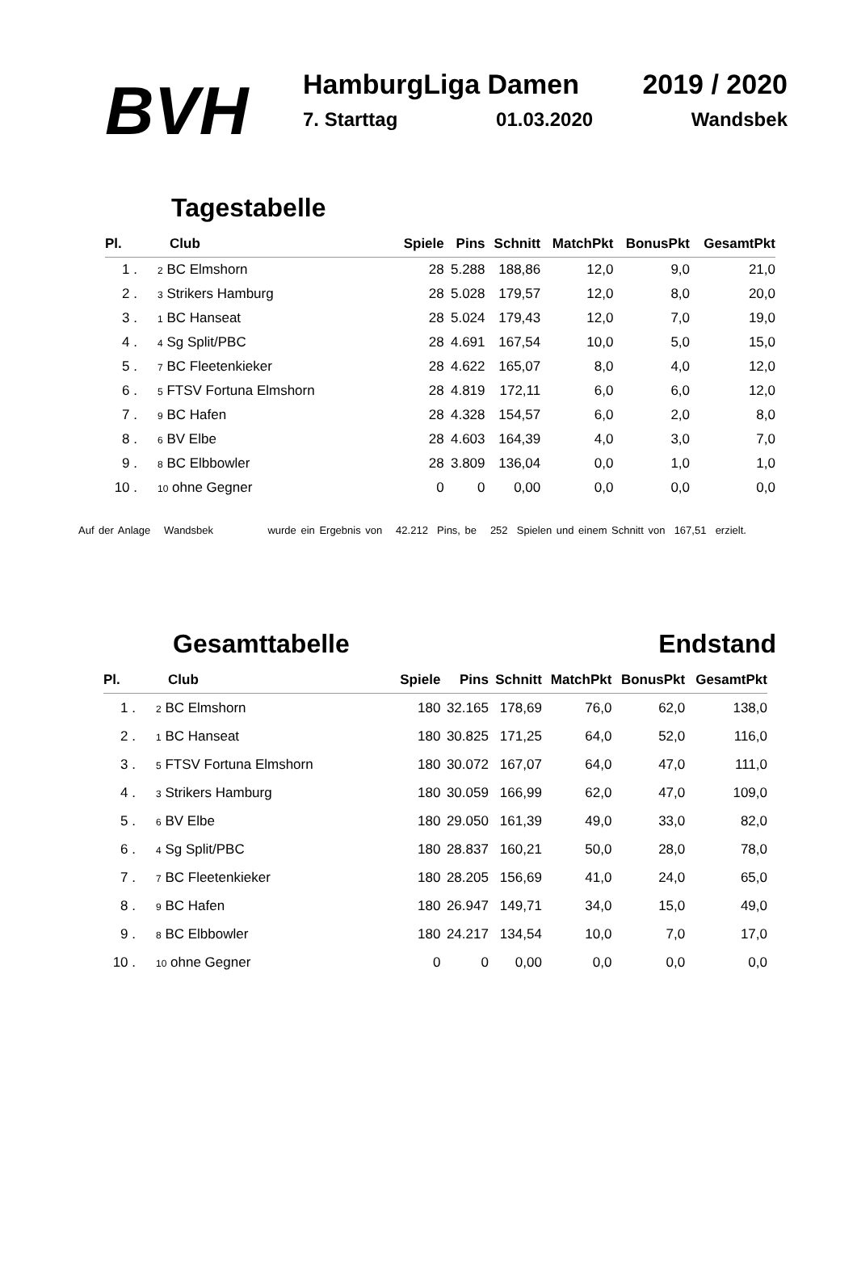BVH
HamburgLiga Damen 2019 / 2020
7. Starttag 01.03.2020 Wandsbek
Tagestabelle
| Pl. | Club | Spiele | Pins | Schnitt | MatchPkt | BonusPkt | GesamtPkt |
| --- | --- | --- | --- | --- | --- | --- | --- |
| 1 . | <sub>2</sub> BC Elmshorn | 28 | 5.288 | 188,86 | 12,0 | 9,0 | 21,0 |
| 2 . | <sub>3</sub> Strikers Hamburg | 28 | 5.028 | 179,57 | 12,0 | 8,0 | 20,0 |
| 3 . | <sub>1</sub> BC Hanseat | 28 | 5.024 | 179,43 | 12,0 | 7,0 | 19,0 |
| 4 . | <sub>4</sub> Sg Split/PBC | 28 | 4.691 | 167,54 | 10,0 | 5,0 | 15,0 |
| 5 . | <sub>7</sub> BC Fleetenkieker | 28 | 4.622 | 165,07 | 8,0 | 4,0 | 12,0 |
| 6 . | <sub>5</sub> FTSV Fortuna Elmshorn | 28 | 4.819 | 172,11 | 6,0 | 6,0 | 12,0 |
| 7 . | <sub>9</sub> BC Hafen | 28 | 4.328 | 154,57 | 6,0 | 2,0 | 8,0 |
| 8 . | <sub>6</sub> BV Elbe | 28 | 4.603 | 164,39 | 4,0 | 3,0 | 7,0 |
| 9 . | <sub>8</sub> BC Elbbowler | 28 | 3.809 | 136,04 | 0,0 | 1,0 | 1,0 |
| 10 . | <sub>10</sub> ohne Gegner | 0 | 0 | 0,00 | 0,0 | 0,0 | 0,0 |
Auf der Anlage Wandsbek wurde ein Ergebnis von 42.212 Pins, be 252 Spielen und einem Schnitt von 167,51 erzielt.
Gesamttabelle Endstand
| Pl. | Club | Spiele | Pins | Schnitt | MatchPkt | BonusPkt | GesamtPkt |
| --- | --- | --- | --- | --- | --- | --- | --- |
| 1 . | <sub>2</sub> BC Elmshorn | 180 | 32.165 | 178,69 | 76,0 | 62,0 | 138,0 |
| 2 . | <sub>1</sub> BC Hanseat | 180 | 30.825 | 171,25 | 64,0 | 52,0 | 116,0 |
| 3 . | <sub>5</sub> FTSV Fortuna Elmshorn | 180 | 30.072 | 167,07 | 64,0 | 47,0 | 111,0 |
| 4 . | <sub>3</sub> Strikers Hamburg | 180 | 30.059 | 166,99 | 62,0 | 47,0 | 109,0 |
| 5 . | <sub>6</sub> BV Elbe | 180 | 29.050 | 161,39 | 49,0 | 33,0 | 82,0 |
| 6 . | <sub>4</sub> Sg Split/PBC | 180 | 28.837 | 160,21 | 50,0 | 28,0 | 78,0 |
| 7 . | <sub>7</sub> BC Fleetenkieker | 180 | 28.205 | 156,69 | 41,0 | 24,0 | 65,0 |
| 8 . | <sub>9</sub> BC Hafen | 180 | 26.947 | 149,71 | 34,0 | 15,0 | 49,0 |
| 9 . | <sub>8</sub> BC Elbbowler | 180 | 24.217 | 134,54 | 10,0 | 7,0 | 17,0 |
| 10 . | <sub>10</sub> ohne Gegner | 0 | 0 | 0,00 | 0,0 | 0,0 | 0,0 |